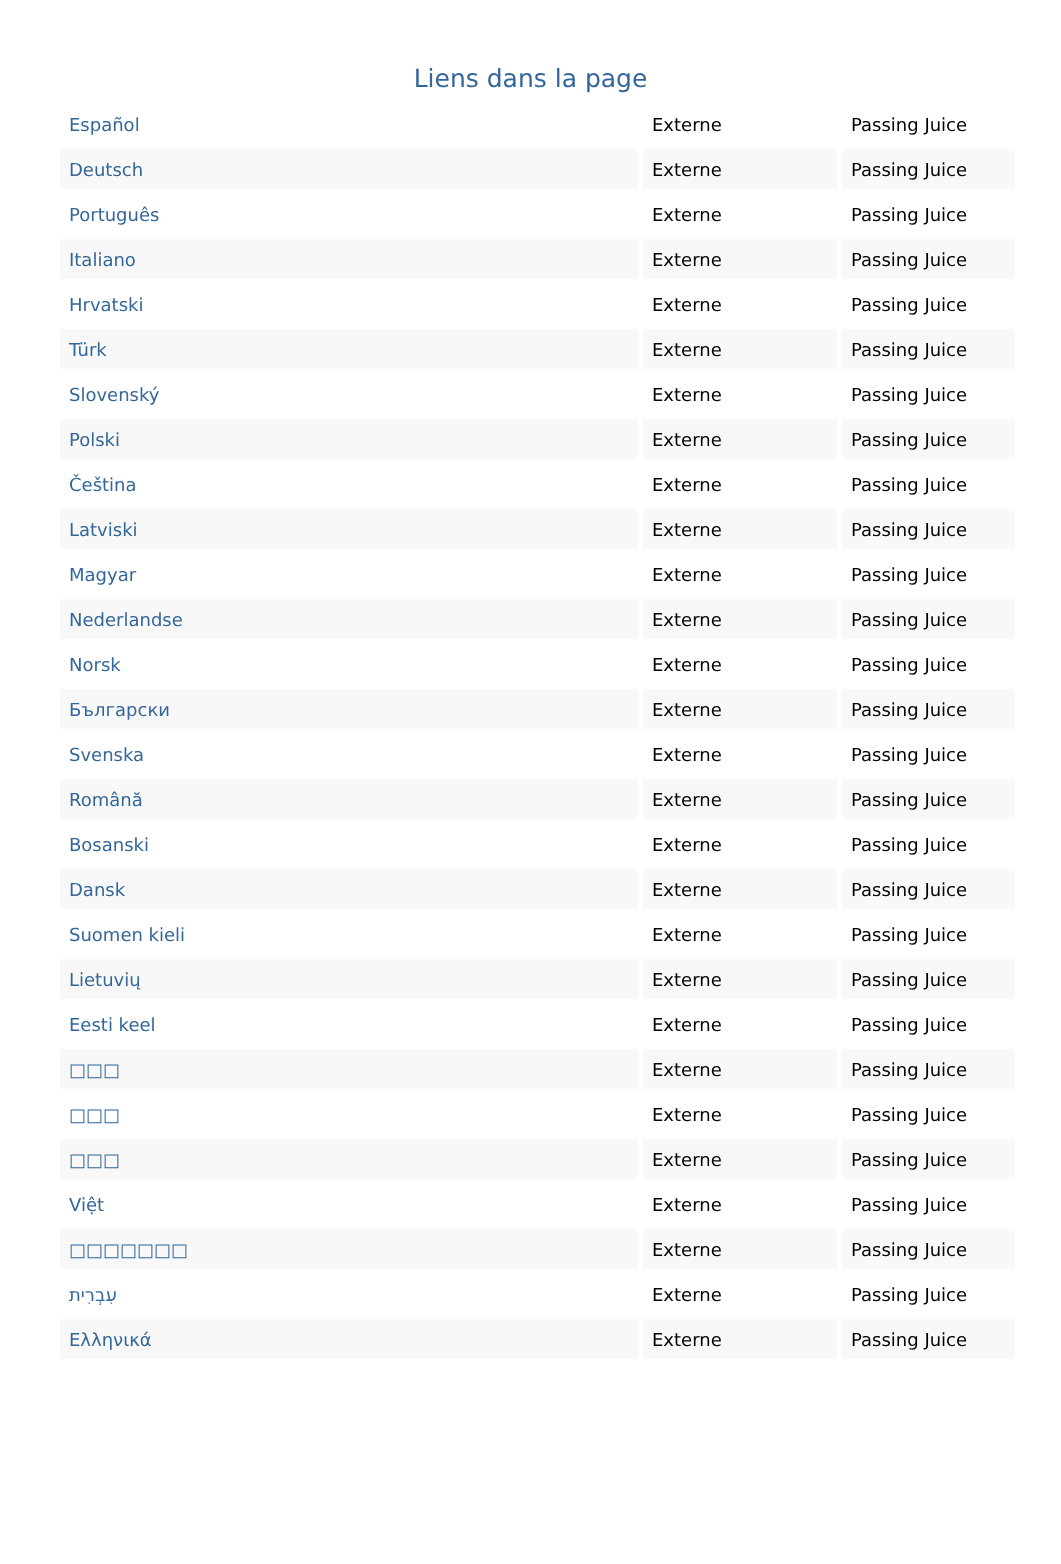Liens dans la page
| Español | Externe | Passing Juice |
| Deutsch | Externe | Passing Juice |
| Português | Externe | Passing Juice |
| Italiano | Externe | Passing Juice |
| Hrvatski | Externe | Passing Juice |
| Türk | Externe | Passing Juice |
| Slovenský | Externe | Passing Juice |
| Polski | Externe | Passing Juice |
| Čeština | Externe | Passing Juice |
| Latviski | Externe | Passing Juice |
| Magyar | Externe | Passing Juice |
| Nederlandse | Externe | Passing Juice |
| Norsk | Externe | Passing Juice |
| Български | Externe | Passing Juice |
| Svenska | Externe | Passing Juice |
| Română | Externe | Passing Juice |
| Bosanski | Externe | Passing Juice |
| Dansk | Externe | Passing Juice |
| Suomen kieli | Externe | Passing Juice |
| Lietuvių | Externe | Passing Juice |
| Eesti keel | Externe | Passing Juice |
| □□□ | Externe | Passing Juice |
| □□□ | Externe | Passing Juice |
| □□□ | Externe | Passing Juice |
| Việt | Externe | Passing Juice |
| □□□□□□□ | Externe | Passing Juice |
| עִבְרִית | Externe | Passing Juice |
| Ελληνικά | Externe | Passing Juice |